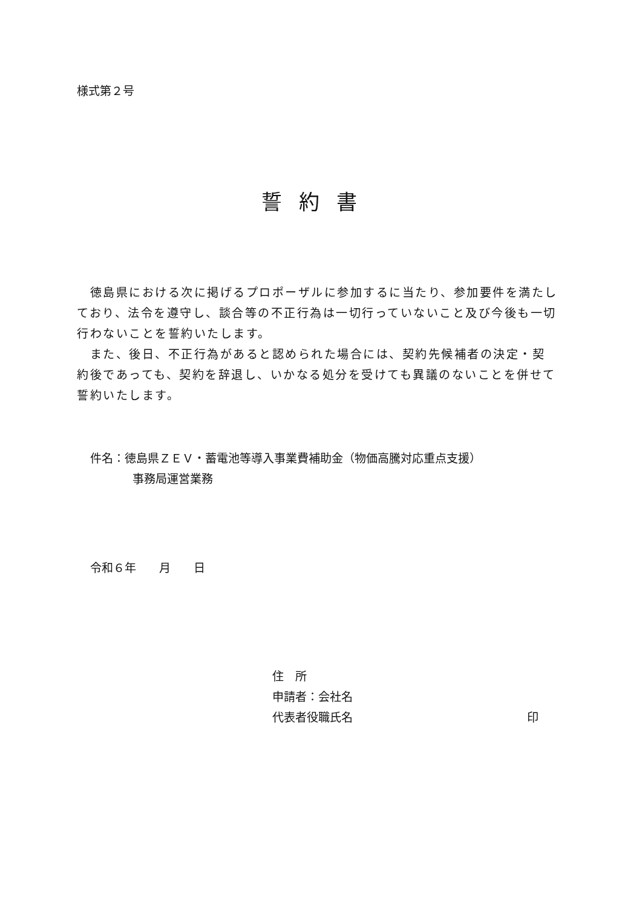様式第２号
誓約書
　徳島県における次に掲げるプロポーザルに参加するに当たり、参加要件を満たしており、法令を遵守し、談合等の不正行為は一切行っていないこと及び今後も一切行わないことを誓約いたします。
　また、後日、不正行為があると認められた場合には、契約先候補者の決定・契約後であっても、契約を辞退し、いかなる処分を受けても異議のないことを併せて誓約いたします。
件名：徳島県ＺＥＶ・蓄電池等導入事業費補助金（物価高騰対応重点支援）
事務局運営業務
令和６年　　月　　日
住　所
申請者：会社名
代表者役職氏名 印